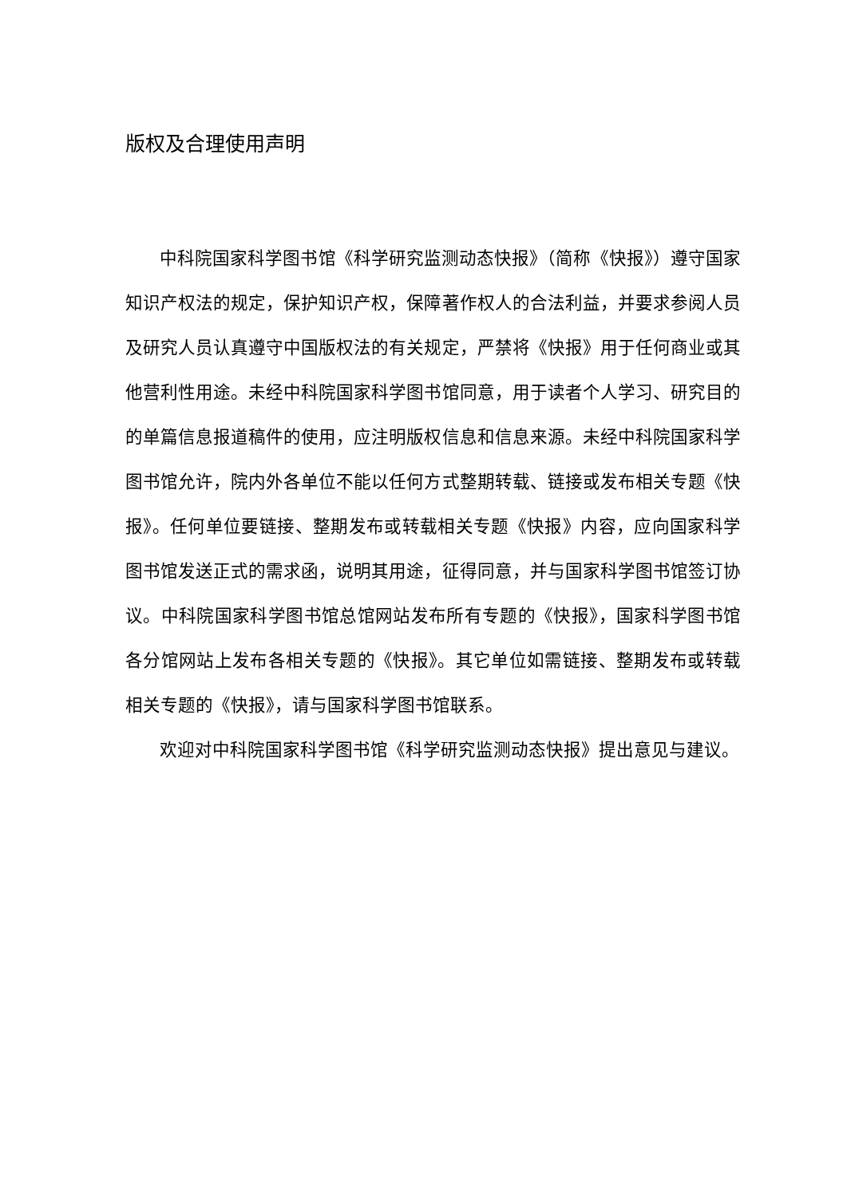版权及合理使用声明
中科院国家科学图书馆《科学研究监测动态快报》（简称《快报》）遵守国家知识产权法的规定，保护知识产权，保障著作权人的合法利益，并要求参阅人员及研究人员认真遵守中国版权法的有关规定，严禁将《快报》用于任何商业或其他营利性用途。未经中科院国家科学图书馆同意，用于读者个人学习、研究目的的单篇信息报道稿件的使用，应注明版权信息和信息来源。未经中科院国家科学图书馆允许，院内外各单位不能以任何方式整期转载、链接或发布相关专题《快报》。任何单位要链接、整期发布或转载相关专题《快报》内容，应向国家科学图书馆发送正式的需求函，说明其用途，征得同意，并与国家科学图书馆签订协议。中科院国家科学图书馆总馆网站发布所有专题的《快报》，国家科学图书馆各分馆网站上发布各相关专题的《快报》。其它单位如需链接、整期发布或转载相关专题的《快报》，请与国家科学图书馆联系。
欢迎对中科院国家科学图书馆《科学研究监测动态快报》提出意见与建议。